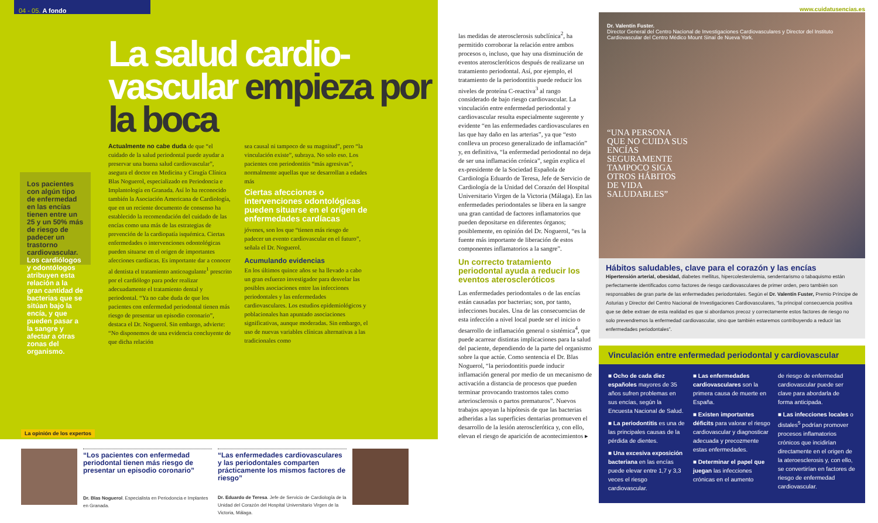04 - 05. A fondo
Los pacientes con algún tipo de enfermedad en las encías tienen entre un 25 y un 50% más de riesgo de padecer un trastorno cardiovascular. Los cardiólogos y odontólogos atribuyen esta relación a la gran cantidad de bacterias que se sitúan bajo la encía, y que pueden pasar a la sangre y afectar a otras zonas del organismo.
La salud cardio-vascular empieza por la boca
Actualmente no cabe duda de que “el cuidado de la salud periodontal puede ayudar a preservar una buena salud cardiovascular”, asegura el doctor en Medicina y Cirugía Clínica Blas Noguerol, especializado en Periodoncia e Implantología en Granada. Así lo ha reconocido también la Asociación Americana de Cardiología, que en un reciente documento de consenso ha establecido la recomendación del cuidado de las encías como una más de las estrategias de prevención de la cardiopatía isquémica. Ciertas enfermedades o intervenciones odontológicas pueden situarse en el origen de importantes afecciones cardíacas. Es importante dar a conocer al dentista el tratamiento anticoagulante<sup>1</sup> prescrito por el cardiólogo para poder realizar adecuadamente el tratamiento dental y periodontal. “Ya no cabe duda de que los pacientes con enfermedad periodontal tienen más riesgo de presentar un episodio coronario”, destaca el Dr. Noguerol. Sin embargo, advierte: “No disponemos de una evidencia concluyente de que dicha relación
sea causal ni tampoco de su magnitud”, pero “la vinculación existe”, subraya. No solo eso. Los pacientes con periodontitis “más agresivas”, normalmente aquellas que se desarrollan a edades más
Ciertas afecciones o intervenciones odontológicas pueden situarse en el origen de enfermedades cardíacas
jóvenes, son los que “tienen más riesgo de padecer un evento cardiovascular en el futuro”, señala el Dr. Noguerol.
Acumulando evidencias
En los últimos quince años se ha llevado a cabo un gran esfuerzo investigador para desvelar las posibles asociaciones entre las infecciones periodontales y las enfermedades cardiovasculares. Los estudios epidemiológicos y poblacionales han apuntado asociaciones significativas, aunque moderadas. Sin embargo, el uso de nuevas variables clínicas alternativas a las tradicionales como
La opinión de los expertos
“Los pacientes con enfermedad periodontal tienen más riesgo de presentar un episodio coronario”
Dr. Blas Noguerol. Especialista en Periodoncia e Implantes en Granada.
“Las enfermedades cardiovasculares y las periodontales comparten prácticamente los mismos factores de riesgo”
Dr. Eduardo de Teresa. Jefe de Servicio de Cardiología de la Unidad del Corazón del Hospital Universitario Virgen de la Victoria, Málaga.
las medidas de aterosclerosis subclínica<sup>2</sup>, ha permitido corroborar la relación entre ambos procesos o, incluso, que hay una disminución de eventos ateroscleróticos después de realizarse un tratamiento periodontal. Así, por ejemplo, el tratamiento de la periodontitis puede reducir los niveles de proteína C-reactiva<sup>3</sup> al rango considerado de bajo riesgo cardiovascular. La vinculación entre enfermedad periodontal y cardiovascular resulta especialmente sugerente y evidente “en las enfermedades cardiovasculares en las que hay daño en las arterias”, ya que “esto conlleva un proceso generalizado de inflamación” y, en definitiva, “la enfermedad periodontal no deja de ser una inflamación crónica”, según explica el ex-presidente de la Sociedad Española de Cardiología Eduardo de Teresa, Jefe de Servicio de Cardiología de la Unidad del Corazón del Hospital Universitario Virgen de la Victoria (Málaga). En las enfermedades periodontales se libera en la sangre una gran cantidad de factores inflamatorios que pueden depositarse en diferentes órganos; posiblemente, en opinión del Dr. Noguerol, “es la fuente más importante de liberación de estos componentes inflamatorios a la sangre”.
Un correcto tratamiento periodontal ayuda a reducir los eventos ateroscleróticos
Las enfermedades periodontales o de las encías están causadas por bacterias; son, por tanto, infecciones bucales. Una de las consecuencias de esta infección a nivel local puede ser el inicio o desarrollo de inflamación general o sistémica<sup>4</sup>, que puede acarrear distintas implicaciones para la salud del paciente, dependiendo de la parte del organismo sobre la que actúe. Como sentencia el Dr. Blas Noguerol, “la periodontitis puede inducir inflamación general por medio de un mecanismo de activación a distancia de procesos que pueden terminar provocando trastornos tales como arteriosclerosis o partos prematuros”. Nuevos trabajos apoyan la hipótesis de que las bacterias adheridas a las superficies dentarias promueven el desarrollo de la lesión aterosclerótica y, con ello, elevan el riesgo de aparición de acontecimientos ▸
www.cuidatusencias.es
Dr. Valentín Fuster.
Director General del Centro Nacional de Investigaciones Cardiovasculares y Director del Instituto Cardiovascular del Centro Médico Mount Sinaí de Nueva York.
“UNA PERSONA QUE NO CUIDA SUS ENCÍAS SEGURAMENTE TAMPOCO SIGA OTROS HÁBITOS DE VIDA SALUDABLES”
Hábitos saludables, clave para el corazón y las encías
Hipertensión arterial, obesidad, diabetes mellitus, hipercolesterolemia, sendentarismo o tabaquismo están perfectamente identificados como factores de riesgo cardiovasculares de primer orden, pero también son responsables de gran parte de las enfermedades periodontales. Según el Dr. Valentín Fuster, Premio Príncipe de Asturias y Director del Centro Nacional de Investigaciones Cardiovasculares, “la principal consecuencia positiva que se debe extraer de esta realidad es que si abordamos precoz y correctamente estos factores de riesgo no solo prevendremos la enfermedad cardiovascular, sino que también estaremos contribuyendo a reducir las enfermedades periodontales”.
Vinculación entre enfermedad periodontal y cardiovascular
■ Ocho de cada diez españoles mayores de 35 años sufren problemas en sus encías, según la Encuesta Nacional de Salud.
■ La periodontitis es una de las principales causas de la pérdida de dientes.
■ Una excesiva exposición bacteriana en las encías puede elevar entre 1,7 y 3,3 veces el riesgo cardiovascular.
■ Las enfermedades cardiovasculares son la primera causa de muerte en España.
■ Existen importantes déficits para valorar el riesgo cardiovascular y diagnosticar adecuada y precozmente estas enfermedades.
■ Determinar el papel que juegan las infecciones crónicas en el aumento
de riesgo de enfermedad cardiovascular puede ser clave para abordarla de forma anticipada.
■ Las infecciones locales o distales<sup>5</sup> podrían promover procesos inflamatorios crónicos que incidirían directamente en el origen de la ateroesclerosis y, con ello, se convertirían en factores de riesgo de enfermedad cardiovascular.